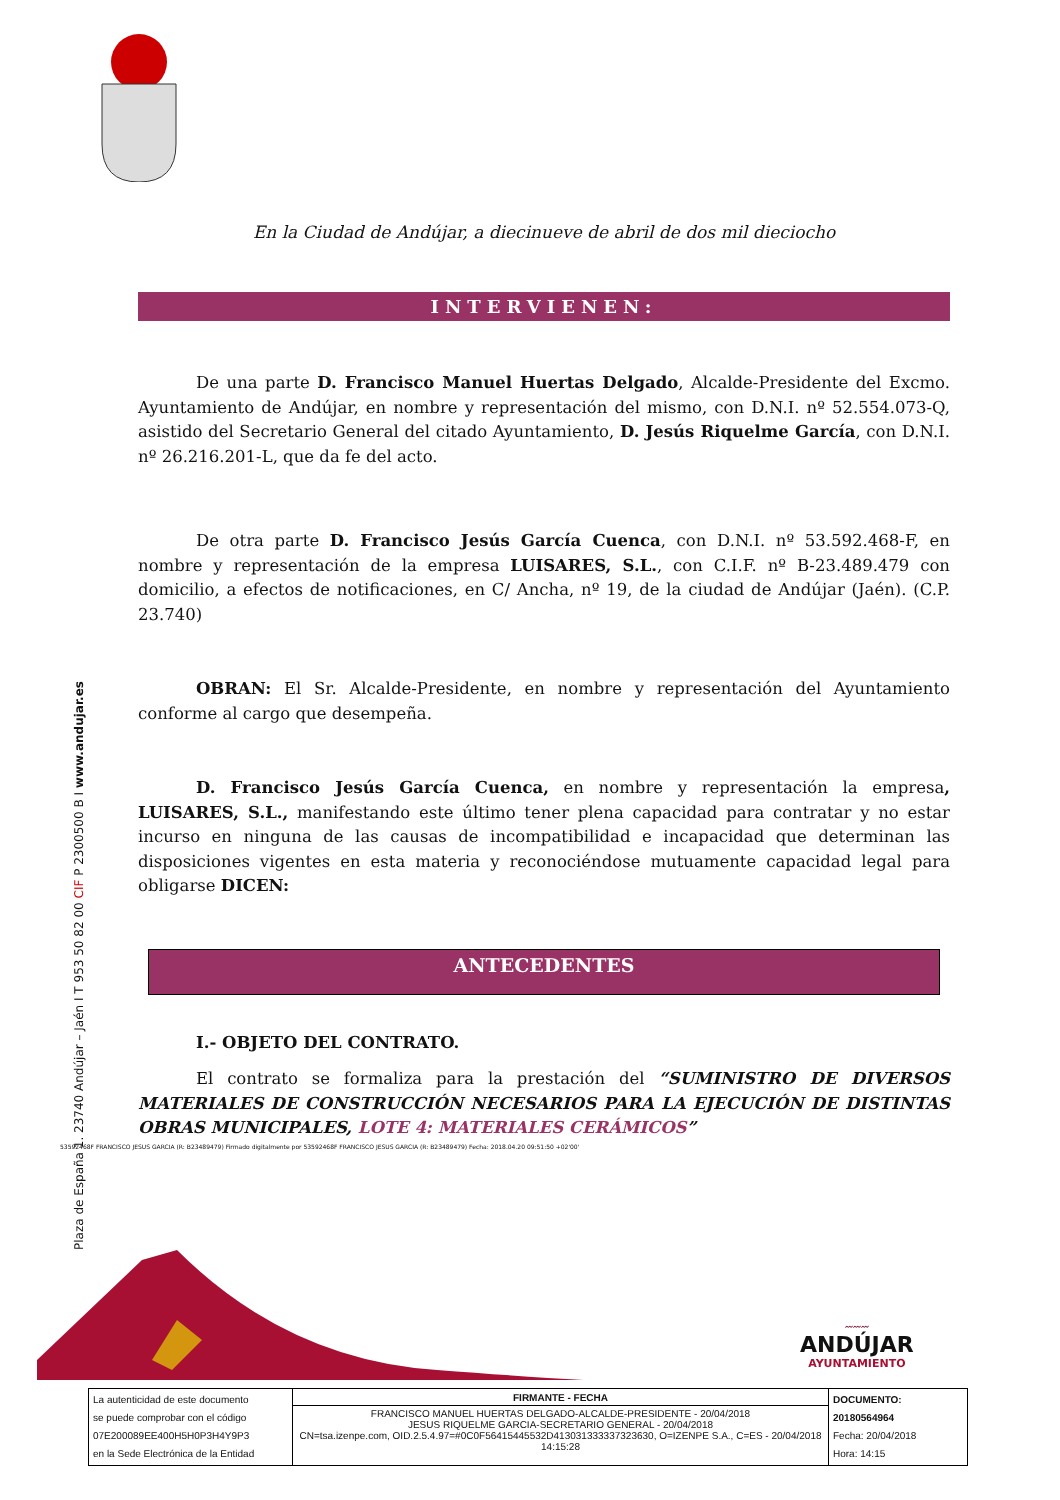Plaza de España 1. 23740 Andújar – Jaén I T 953 50 82 00 CIF P 2300500 B I www.andujar.es
En la Ciudad de Andújar, a diecinueve de abril de dos mil dieciocho
INTERVIENEN:
De una parte D. Francisco Manuel Huertas Delgado, Alcalde-Presidente del Excmo. Ayuntamiento de Andújar, en nombre y representación del mismo, con D.N.I. nº 52.554.073-Q, asistido del Secretario General del citado Ayuntamiento, D. Jesús Riquelme García, con D.N.I. nº 26.216.201-L, que da fe del acto.
De otra parte D. Francisco Jesús García Cuenca, con D.N.I. nº 53.592.468-F, en nombre y representación de la empresa LUISARES, S.L., con C.I.F. nº B-23.489.479 con domicilio, a efectos de notificaciones, en C/ Ancha, nº 19, de la ciudad de Andújar (Jaén). (C.P. 23.740)
OBRAN: El Sr. Alcalde-Presidente, en nombre y representación del Ayuntamiento conforme al cargo que desempeña.
D. Francisco Jesús García Cuenca, en nombre y representación la empresa, LUISARES, S.L., manifestando este último tener plena capacidad para contratar y no estar incurso en ninguna de las causas de incompatibilidad e incapacidad que determinan las disposiciones vigentes en esta materia y reconociéndose mutuamente capacidad legal para obligarse DICEN:
ANTECEDENTES
I.- OBJETO DEL CONTRATO.
El contrato se formaliza para la prestación del “SUMINISTRO DE DIVERSOS MATERIALES DE CONSTRUCCIÓN NECESARIOS PARA LA EJECUCIÓN DE DISTINTAS OBRAS MUNICIPALES, LOTE 4: MATERIALES CERÁMICOS”
53592468F FRANCISCO JESUS GARCIA (R: B23489479) Firmado digitalmente por 53592468F FRANCISCO JESUS GARCIA (R: B23489479) Fecha: 2018.04.20 09:51:50 +02'00'
〰〰〰
ANDÚJAR
AYUNTAMIENTO
| La autenticidad de este documento se puede comprobar con el código 07E200089EE400H5H0P3H4Y9P3 en la Sede Electrónica de la Entidad | FIRMANTE - FECHA | DOCUMENTO: 20180564964 Fecha: 20/04/2018 Hora: 14:15 |
| | FRANCISCO MANUEL HUERTAS DELGADO-ALCALDE-PRESIDENTE - 20/04/2018 JESUS RIQUELME GARCIA-SECRETARIO GENERAL - 20/04/2018 CN=tsa.izenpe.com, OID.2.5.4.97=#0C0F56415445532D413031333337323630, O=IZENPE S.A., C=ES - 20/04/2018 14:15:28 | |